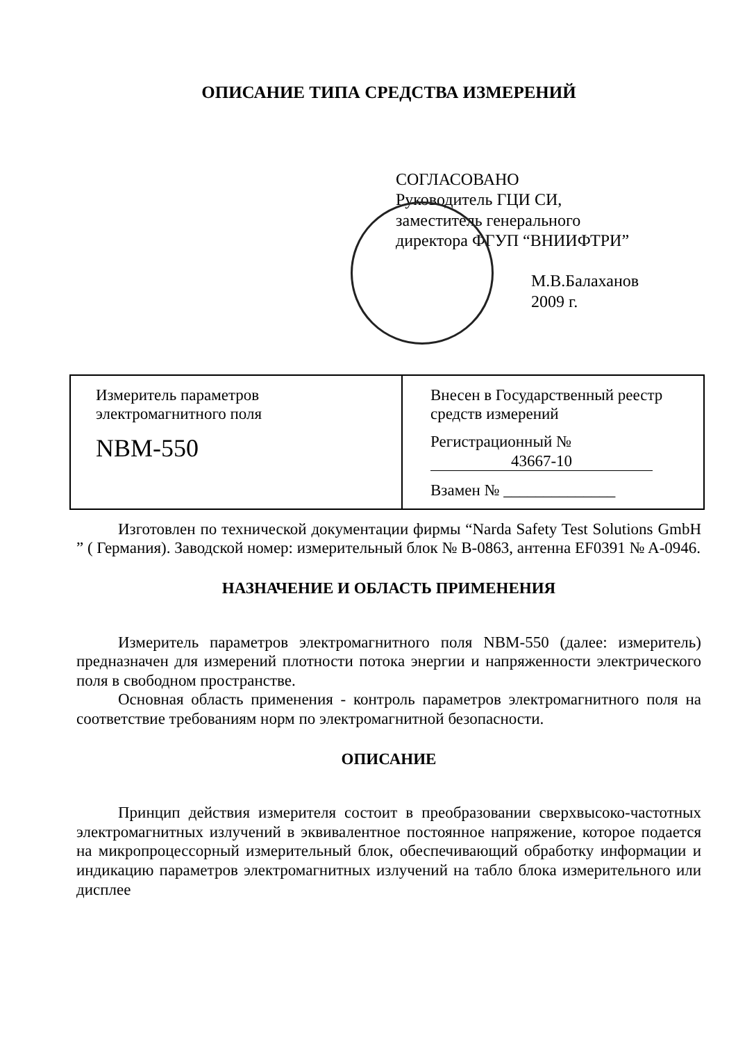ОПИСАНИЕ ТИПА СРЕДСТВА ИЗМЕРЕНИЙ
СОГЛАСОВАНО
Руководитель ГЦИ СИ,
заместитель генерального
директора ФГУП “ВНИИФТРИ”
М.В.Балаханов
2009 г.
| Измеритель параметров электромагнитного поля NBM-550 | Внесен в Государственный реестр средств измерений Регистрационный № 43667-10 Взамен № ______________ |
Изготовлен по технической документации фирмы “Narda Safety Test Solutions GmbH ” ( Германия). Заводской номер: измерительный блок № B-0863, антенна EF0391 № A-0946.
НАЗНАЧЕНИЕ И ОБЛАСТЬ ПРИМЕНЕНИЯ
Измеритель параметров электромагнитного поля NBM-550 (далее: измеритель) предназначен для измерений плотности потока энергии и напряженности электрического поля в свободном пространстве.
Основная область применения - контроль параметров электромагнитного поля на соответствие требованиям норм по электромагнитной безопасности.
ОПИСАНИЕ
Принцип действия измерителя состоит в преобразовании сверхвысоко-частотных электромагнитных излучений в эквивалентное постоянное напряжение, которое подается на микропроцессорный измерительный блок, обеспечивающий обработку информации и индикацию параметров электромагнитных излучений на табло блока измерительного или дисплее